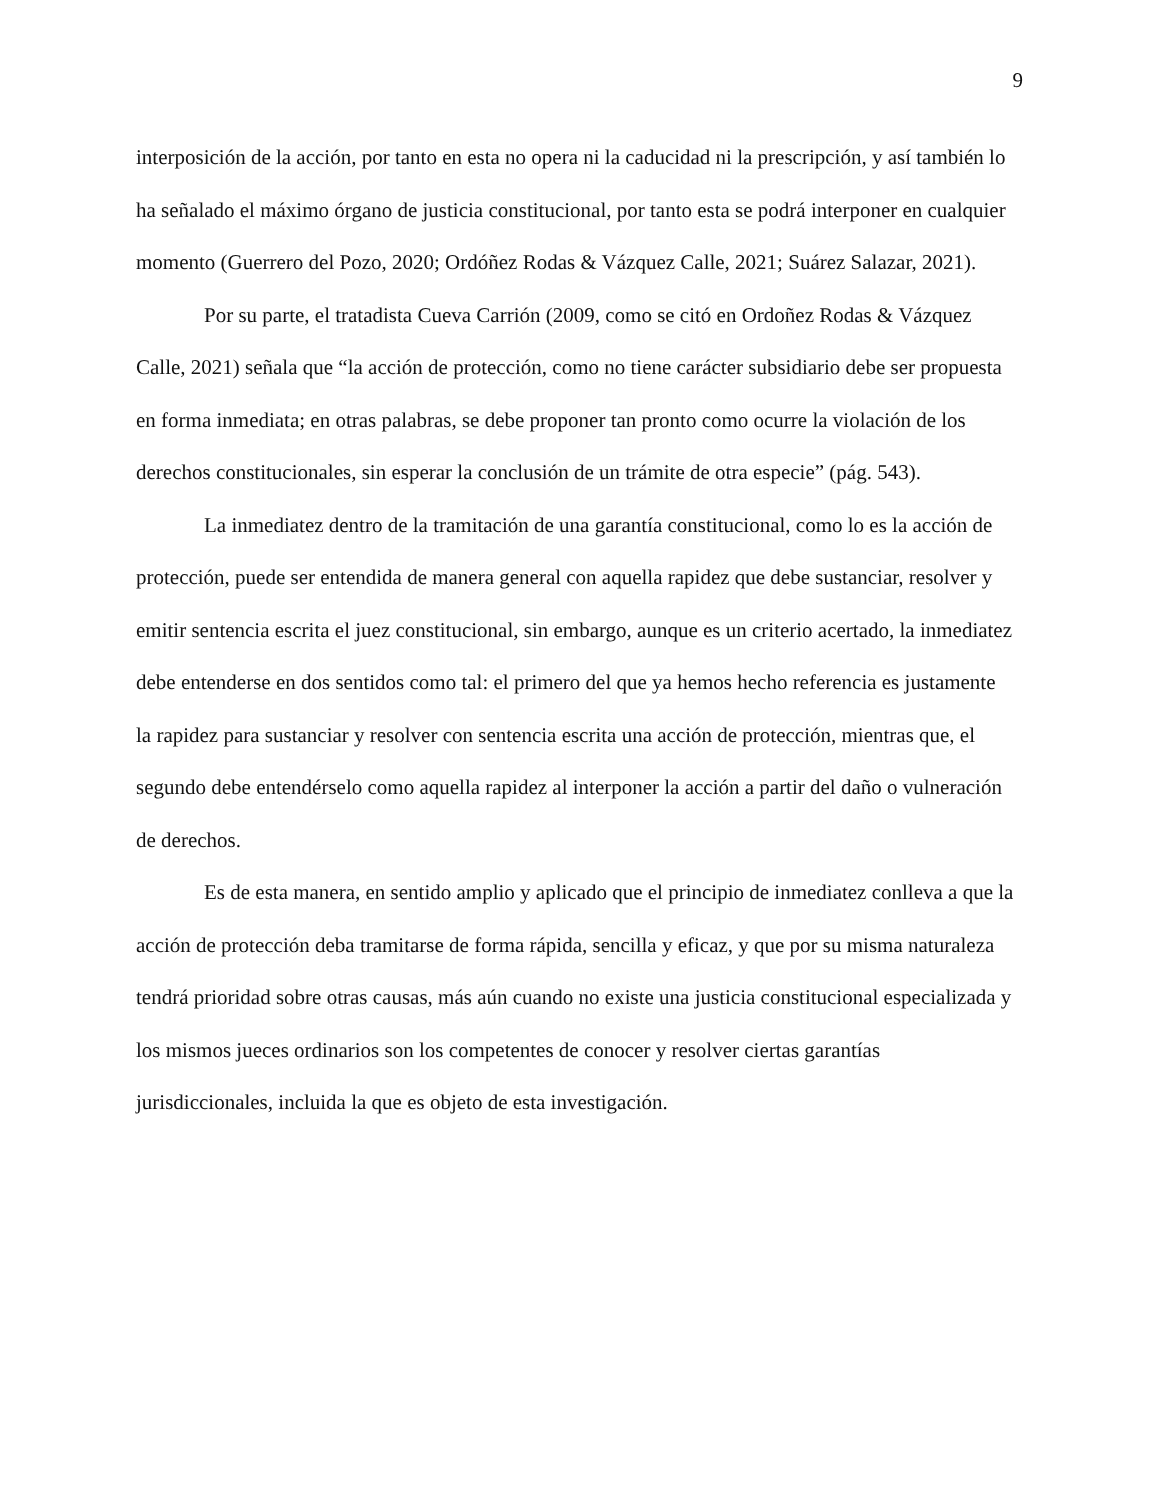9
interposición de la acción, por tanto en esta no opera ni la caducidad ni la prescripción, y así también lo ha señalado el máximo órgano de justicia constitucional, por tanto esta se podrá interponer en cualquier momento (Guerrero del Pozo, 2020; Ordóñez Rodas & Vázquez Calle, 2021; Suárez Salazar, 2021).
Por su parte, el tratadista Cueva Carrión (2009, como se citó en Ordoñez Rodas & Vázquez Calle, 2021) señala que “la acción de protección, como no tiene carácter subsidiario debe ser propuesta en forma inmediata; en otras palabras, se debe proponer tan pronto como ocurre la violación de los derechos constitucionales, sin esperar la conclusión de un trámite de otra especie” (pág. 543).
La inmediatez dentro de la tramitación de una garantía constitucional, como lo es la acción de protección, puede ser entendida de manera general con aquella rapidez que debe sustanciar, resolver y emitir sentencia escrita el juez constitucional, sin embargo, aunque es un criterio acertado, la inmediatez debe entenderse en dos sentidos como tal: el primero del que ya hemos hecho referencia es justamente la rapidez para sustanciar y resolver con sentencia escrita una acción de protección, mientras que, el segundo debe entendérselo como aquella rapidez al interponer la acción a partir del daño o vulneración de derechos.
Es de esta manera, en sentido amplio y aplicado que el principio de inmediatez conlleva a que la acción de protección deba tramitarse de forma rápida, sencilla y eficaz, y que por su misma naturaleza tendrá prioridad sobre otras causas, más aún cuando no existe una justicia constitucional especializada y los mismos jueces ordinarios son los competentes de conocer y resolver ciertas garantías jurisdiccionales, incluida la que es objeto de esta investigación.